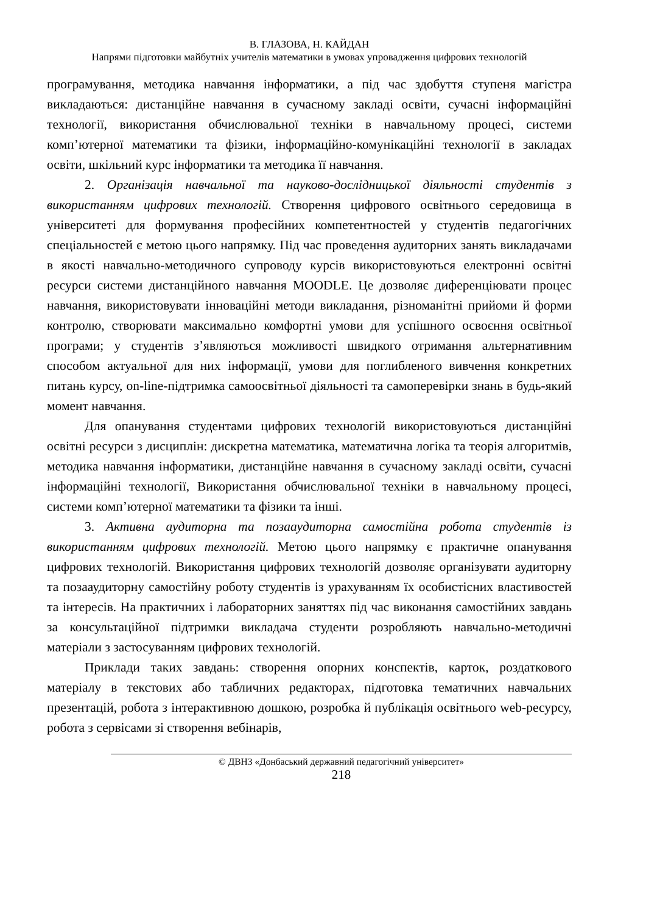В. ГЛАЗОВА, Н. КАЙДАН
Напрями підготовки майбутніх учителів математики в умовах упровадження цифрових технологій
програмування, методика навчання інформатики, а під час здобуття ступеня магістра викладаються: дистанційне навчання в сучасному закладі освіти, сучасні інформаційні технології, використання обчислювальної техніки в навчальному процесі, системи комп’ютерної математики та фізики, інформаційно-комунікаційні технології в закладах освіти, шкільний курс інформатики та методика її навчання.
2. Організація навчальної та науково-дослідницької діяльності студентів з використанням цифрових технологій. Створення цифрового освітнього середовища в університеті для формування професійних компетентностей у студентів педагогічних спеціальностей є метою цього напрямку. Під час проведення аудиторних занять викладачами в якості навчально-методичного супроводу курсів використовуються електронні освітні ресурси системи дистанційного навчання MOODLE. Це дозволяє диференціювати процес навчання, використовувати інноваційні методи викладання, різноманітні прийоми й форми контролю, створювати максимально комфортні умови для успішного освоєння освітньої програми; у студентів з’являються можливості швидкого отримання альтернативним способом актуальної для них інформації, умови для поглибленого вивчення конкретних питань курсу, on-line-підтримка самоосвітньої діяльності та самоперевірки знань в будь-який момент навчання.
Для опанування студентами цифрових технологій використовуються дистанційні освітні ресурси з дисциплін: дискретна математика, математична логіка та теорія алгоритмів, методика навчання інформатики, дистанційне навчання в сучасному закладі освіти, сучасні інформаційні технології, Використання обчислювальної техніки в навчальному процесі, системи комп’ютерної математики та фізики та інші.
3. Активна аудиторна та позааудиторна самостійна робота студентів із використанням цифрових технологій. Метою цього напрямку є практичне опанування цифрових технологій. Використання цифрових технологій дозволяє організувати аудиторну та позааудиторну самостійну роботу студентів із урахуванням їх особистісних властивостей та інтересів. На практичних і лабораторних заняттях під час виконання самостійних завдань за консультаційної підтримки викладача студенти розробляють навчально-методичні матеріали з застосуванням цифрових технологій.
Приклади таких завдань: створення опорних конспектів, карток, роздаткового матеріалу в текстових або табличних редакторах, підготовка тематичних навчальних презентацій, робота з інтерактивною дошкою, розробка й публікація освітнього web-ресурсу, робота з сервісами зі створення вебінарів,
© ДВНЗ «Донбаський державний педагогічний університет»
218